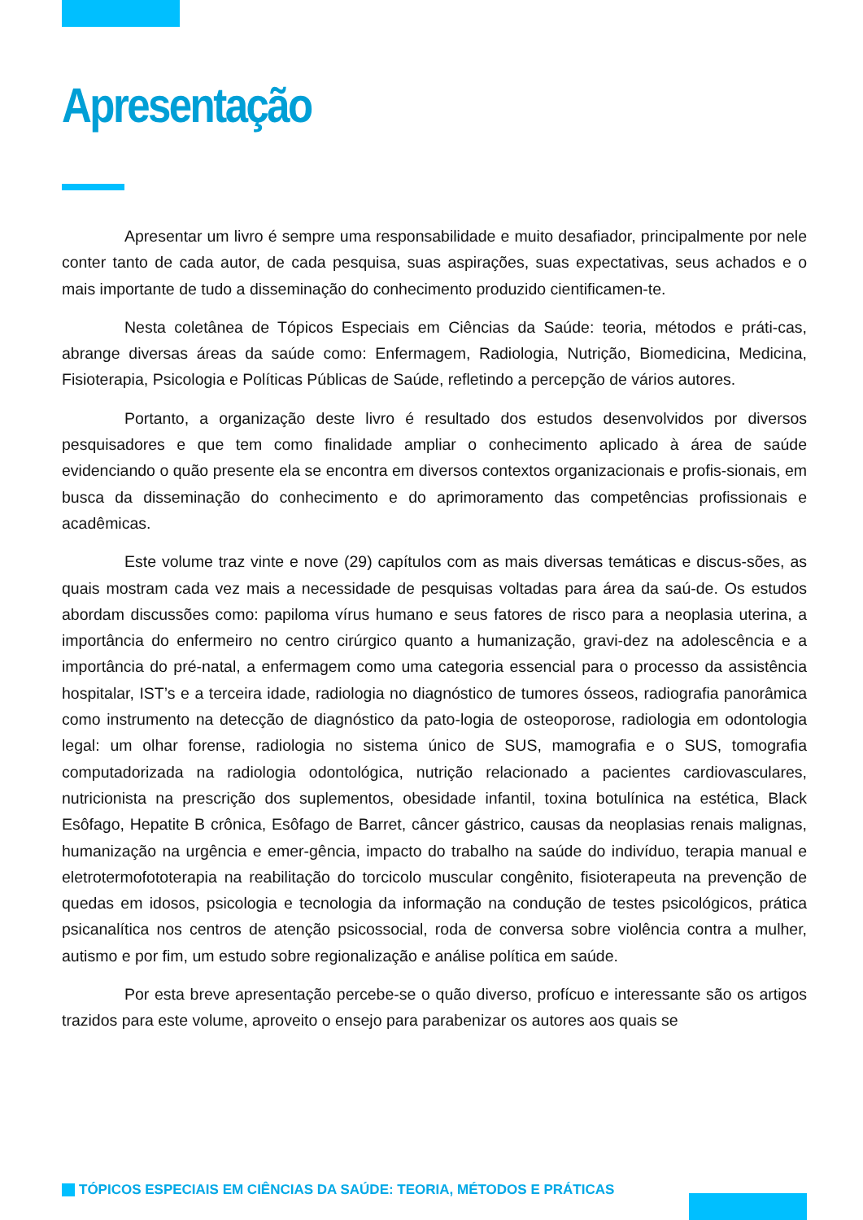Apresentação
Apresentar um livro é sempre uma responsabilidade e muito desafiador, principalmente por nele conter tanto de cada autor, de cada pesquisa, suas aspirações, suas expectativas, seus achados e o mais importante de tudo a disseminação do conhecimento produzido cientificamen-te.
Nesta coletânea de Tópicos Especiais em Ciências da Saúde: teoria, métodos e práti-cas, abrange diversas áreas da saúde como: Enfermagem, Radiologia, Nutrição, Biomedicina, Medicina, Fisioterapia, Psicologia e Políticas Públicas de Saúde, refletindo a percepção de vários autores.
Portanto, a organização deste livro é resultado dos estudos desenvolvidos por diversos pesquisadores e que tem como finalidade ampliar o conhecimento aplicado à área de saúde evidenciando o quão presente ela se encontra em diversos contextos organizacionais e profis-sionais, em busca da disseminação do conhecimento e do aprimoramento das competências profissionais e acadêmicas.
Este volume traz vinte e nove (29) capítulos com as mais diversas temáticas e discus-sões, as quais mostram cada vez mais a necessidade de pesquisas voltadas para área da saú-de. Os estudos abordam discussões como: papiloma vírus humano e seus fatores de risco para a neoplasia uterina, a importância do enfermeiro no centro cirúrgico quanto a humanização, gravi-dez na adolescência e a importância do pré-natal, a enfermagem como uma categoria essencial para o processo da assistência hospitalar, IST’s e a terceira idade, radiologia no diagnóstico de tumores ósseos, radiografia panorâmica como instrumento na detecção de diagnóstico da pato-logia de osteoporose, radiologia em odontologia legal: um olhar forense, radiologia no sistema único de SUS, mamografia e o SUS, tomografia computadorizada na radiologia odontológica, nutrição relacionado a pacientes cardiovasculares, nutricionista na prescrição dos suplementos, obesidade infantil, toxina botulínica na estética, Black Esôfago, Hepatite B crônica, Esôfago de Barret, câncer gástrico, causas da neoplasias renais malignas, humanização na urgência e emer-gência, impacto do trabalho na saúde do indivíduo, terapia manual e eletrotermofototerapia na reabilitação do torcicolo muscular congênito, fisioterapeuta na prevenção de quedas em idosos, psicologia e tecnologia da informação na condução de testes psicológicos, prática psicanalítica nos centros de atenção psicossocial, roda de conversa sobre violência contra a mulher, autismo e por fim, um estudo sobre regionalização e análise política em saúde.
Por esta breve apresentação percebe-se o quão diverso, profícuo e interessante são os artigos trazidos para este volume, aproveito o ensejo para parabenizar os autores aos quais se
TÓPICOS ESPECIAIS EM CIÊNCIAS DA SAÚDE: TEORIA, MÉTODOS E PRÁTICAS